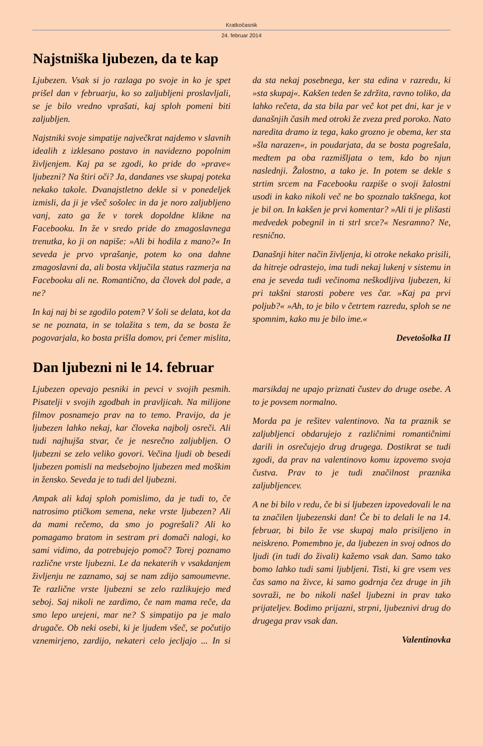Kratkočasnik
24. februar 2014
Najstniška ljubezen, da te kap
Ljubezen. Vsak si jo razlaga po svoje in ko je spet prišel dan v februarju, ko so zaljubljeni proslavljali, se je bilo vredno vprašati, kaj sploh pomeni biti zaljubljen.
Najstniki svoje simpatije največkrat najdemo v slavnih idealih z izklesano postavo in navidezno popolnim življenjem. Kaj pa se zgodi, ko pride do »prave« ljubezni? Na štiri oči? Ja, dandanes vse skupaj poteka nekako takole. Dvanajstletno dekle si v ponedeljek izmisli, da ji je všeč sošolec in da je noro zaljubljeno vanj, zato ga že v torek dopoldne klikne na Facebooku. In že v sredo pride do zmagoslavnega trenutka, ko ji on napiše: »Ali bi hodila z mano?« In seveda je prvo vprašanje, potem ko ona dahne zmagoslavni da, ali bosta vključila status razmerja na Facebooku ali ne. Romantično, da človek dol pade, a ne?
In kaj naj bi se zgodilo potem? V šoli se delata, kot da se ne poznata, in se tolažita s tem, da se bosta že pogovarjala, ko bosta prišla domov, pri čemer mislita, da sta nekaj posebnega, ker sta edina v razredu, ki »sta skupaj«. Kakšen teden še zdržita, ravno toliko, da lahko rečeta, da sta bila par več kot pet dni, kar je v današnjih časih med otroki že zveza pred poroko. Nato naredita dramo iz tega, kako grozno je obema, ker sta »šla narazen«, in poudarjata, da se bosta pogrešala, medtem pa oba razmišljata o tem, kdo bo njun naslednji. Žalostno, a tako je. In potem se dekle s strtim srcem na Facebooku razpiše o svoji žalostni usodi in kako nikoli več ne bo spoznalo takšnega, kot je bil on. In kakšen je prvi komentar? »Ali ti je plišasti medvedek pobegnil in ti strl srce?« Nesramno? Ne, resnično.
Današnji hiter način življenja, ki otroke nekako prisili, da hitreje odrastejo, ima tudi nekaj lukenj v sistemu in ena je seveda tudi večinoma neškodljiva ljubezen, ki pri takšni starosti pobere ves čar. »Kaj pa prvi poljub?« »Ah, to je bilo v četrtem razredu, sploh se ne spomnim, kako mu je bilo ime.«
Devetošolka II
Dan ljubezni ni le 14. februar
Ljubezen opevajo pesniki in pevci v svojih pesmih. Pisatelji v svojih zgodbah in pravljicah. Na milijone filmov posnamejo prav na to temo. Pravijo, da je ljubezen lahko nekaj, kar človeka najbolj osreči. Ali tudi najhujša stvar, če je nesrečno zaljubljen. O ljubezni se zelo veliko govori. Večina ljudi ob besedi ljubezen pomisli na medsebojno ljubezen med moškim in žensko. Seveda je to tudi del ljubezni.
Ampak ali kdaj sploh pomislimo, da je tudi to, če natrosimo ptičkom semena, neke vrste ljubezen? Ali da mami rečemo, da smo jo pogrešali? Ali ko pomagamo bratom in sestram pri domači nalogi, ko sami vidimo, da potrebujejo pomoč? Torej poznamo različne vrste ljubezni. Le da nekaterih v vsakdanjem življenju ne zaznamo, saj se nam zdijo samoumevne. Te različne vrste ljubezni se zelo razlikujejo med seboj. Saj nikoli ne zardimo, če nam mama reče, da smo lepo urejeni, mar ne? S simpatijo pa je malo drugače. Ob neki osebi, ki je ljudem všeč, se počutijo vznemirjeno, zardijo, nekateri celo jecljajo ... In si marsikdaj ne upajo priznati čustev do druge osebe. A to je povsem normalno.
Morda pa je rešitev valentinovo. Na ta praznik se zaljubljenci obdarujejo z različnimi romantičnimi darili in osrečujejo drug drugega. Dostikrat se tudi zgodi, da prav na valentinovo komu izpovemo svoja čustva. Prav to je tudi značilnost praznika zaljubljencev.
A ne bi bilo v redu, če bi si ljubezen izpovedovali le na ta značilen ljubezenski dan! Če bi to delali le na 14. februar, bi bilo že vse skupaj malo prisiljeno in neiskreno. Pomembno je, da ljubezen in svoj odnos do ljudi (in tudi do živali) kažemo vsak dan. Samo tako bomo lahko tudi sami ljubljeni. Tisti, ki gre vsem ves čas samo na živce, ki samo godrnja čez druge in jih sovraži, ne bo nikoli našel ljubezni in prav tako prijateljev. Bodimo prijazni, strpni, ljubeznivi drug do drugega prav vsak dan.
Valentinovka